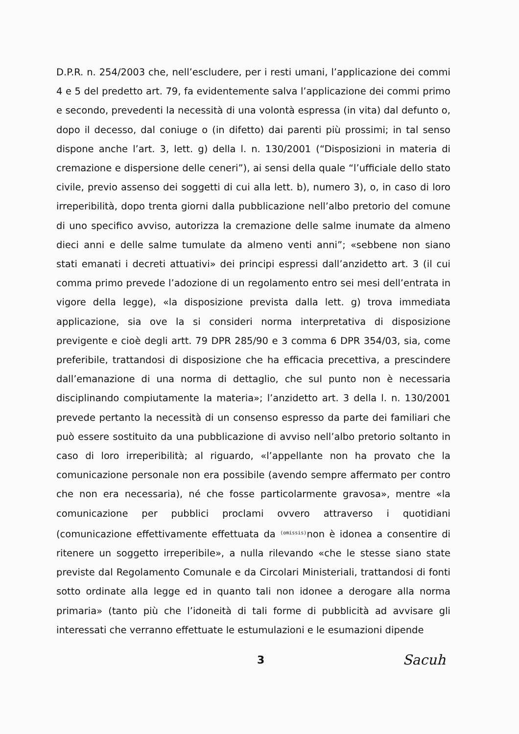D.P.R. n. 254/2003 che, nell’escludere, per i resti umani, l’applicazione dei commi 4 e 5 del predetto art. 79, fa evidentemente salva l’applicazione dei commi primo e secondo, prevedenti la necessità di una volontà espressa (in vita) dal defunto o, dopo il decesso, dal coniuge o (in difetto) dai parenti più prossimi; in tal senso dispone anche l’art. 3, lett. g) della l. n. 130/2001 (“Disposizioni in materia di cremazione e dispersione delle ceneri”), ai sensi della quale “l’ufficiale dello stato civile, previo assenso dei soggetti di cui alla lett. b), numero 3), o, in caso di loro irreperibilità, dopo trenta giorni dalla pubblicazione nell’albo pretorio del comune di uno specifico avviso, autorizza la cremazione delle salme inumate da almeno dieci anni e delle salme tumulate da almeno venti anni”; «sebbene non siano stati emanati i decreti attuativi» dei principi espressi dall’anzidetto art. 3 (il cui comma primo prevede l’adozione di un regolamento entro sei mesi dell’entrata in vigore della legge), «la disposizione prevista dalla lett. g) trova immediata applicazione, sia ove la si consideri norma interpretativa di disposizione previgente e cioè degli artt. 79 DPR 285/90 e 3 comma 6 DPR 354/03, sia, come preferibile, trattandosi di disposizione che ha efficacia precettiva, a prescindere dall’emanazione di una norma di dettaglio, che sul punto non è necessaria disciplinando compiutamente la materia»; l’anzidetto art. 3 della l. n. 130/2001 prevede pertanto la necessità di un consenso espresso da parte dei familiari che può essere sostituito da una pubblicazione di avviso nell’albo pretorio soltanto in caso di loro irreperibilità; al riguardo, «l’appellante non ha provato che la comunicazione personale non era possibile (avendo sempre affermato per contro che non era necessaria), né che fosse particolarmente gravosa», mentre «la comunicazione per pubblici proclami ovvero attraverso i quotidiani (comunicazione effettivamente effettuata da (omissis) non è idonea a consentire di ritenere un soggetto irreperibile», a nulla rilevando «che le stesse siano state previste dal Regolamento Comunale e da Circolari Ministeriali, trattandosi di fonti sotto ordinate alla legge ed in quanto tali non idonee a derogare alla norma primaria» (tanto più che l’idoneità di tali forme di pubblicità ad avvisare gli interessati che verranno effettuate le estumulazioni e le esumazioni dipende
3 Sacuh